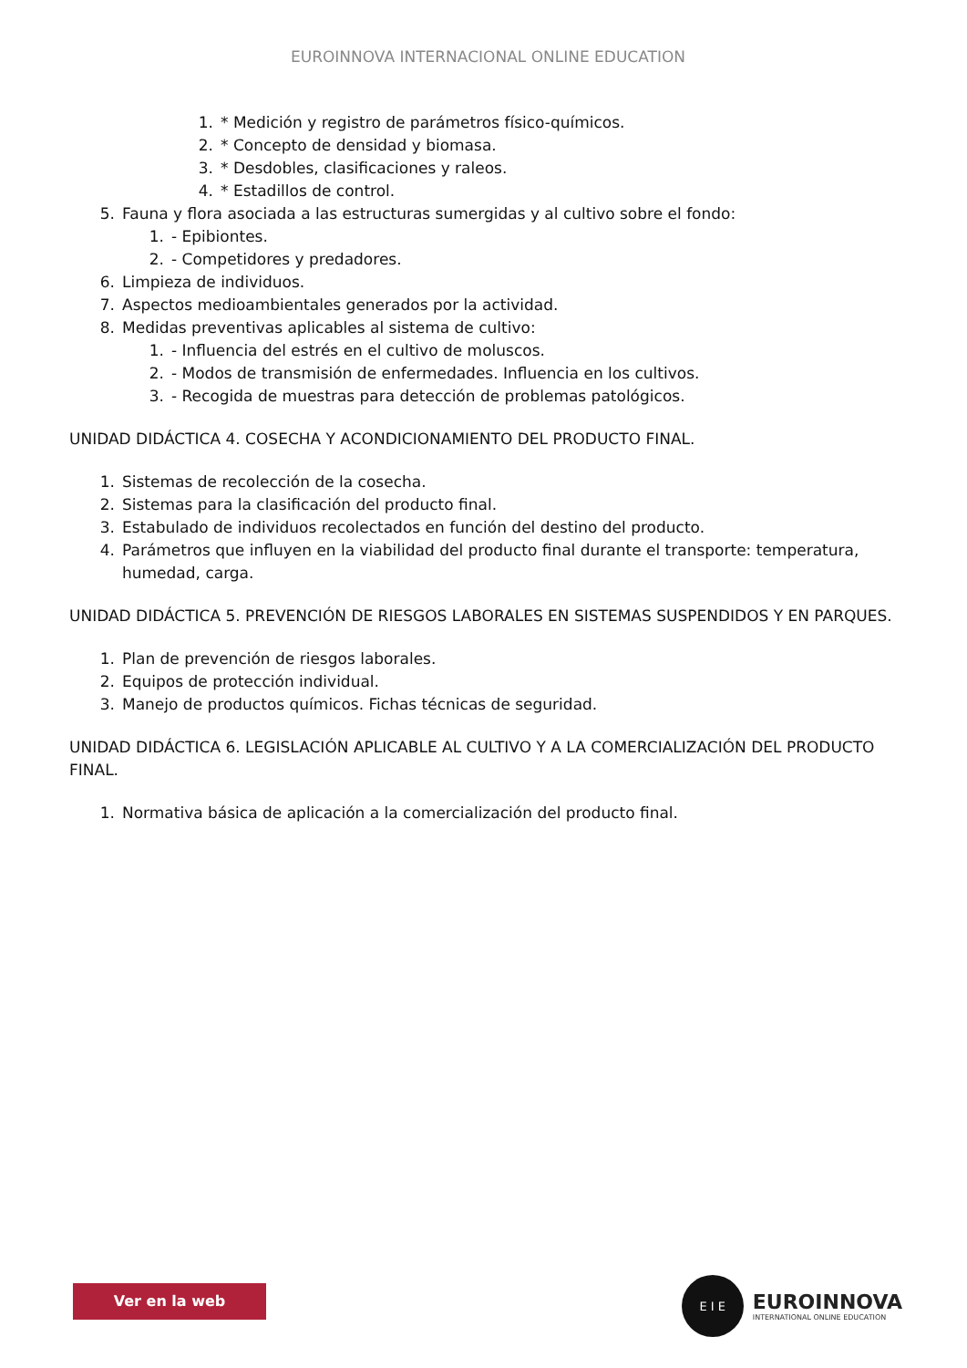EUROINNOVA INTERNACIONAL ONLINE EDUCATION
1. * Medición y registro de parámetros físico-químicos.
2. * Concepto de densidad y biomasa.
3. * Desdobles, clasificaciones y raleos.
4. * Estadillos de control.
5. Fauna y flora asociada a las estructuras sumergidas y al cultivo sobre el fondo:
1. - Epibiontes.
2. - Competidores y predadores.
6. Limpieza de individuos.
7. Aspectos medioambientales generados por la actividad.
8. Medidas preventivas aplicables al sistema de cultivo:
1. - Influencia del estrés en el cultivo de moluscos.
2. - Modos de transmisión de enfermedades. Influencia en los cultivos.
3. - Recogida de muestras para detección de problemas patológicos.
UNIDAD DIDÁCTICA 4. COSECHA Y ACONDICIONAMIENTO DEL PRODUCTO FINAL.
1. Sistemas de recolección de la cosecha.
2. Sistemas para la clasificación del producto final.
3. Estabulado de individuos recolectados en función del destino del producto.
4. Parámetros que influyen en la viabilidad del producto final durante el transporte: temperatura, humedad, carga.
UNIDAD DIDÁCTICA 5. PREVENCIÓN DE RIESGOS LABORALES EN SISTEMAS SUSPENDIDOS Y EN PARQUES.
1. Plan de prevención de riesgos laborales.
2. Equipos de protección individual.
3. Manejo de productos químicos. Fichas técnicas de seguridad.
UNIDAD DIDÁCTICA 6. LEGISLACIÓN APLICABLE AL CULTIVO Y A LA COMERCIALIZACIÓN DEL PRODUCTO FINAL.
1. Normativa básica de aplicación a la comercialización del producto final.
Ver en la web
E I E
EUROINNOVA
INTERNATIONAL ONLINE EDUCATION